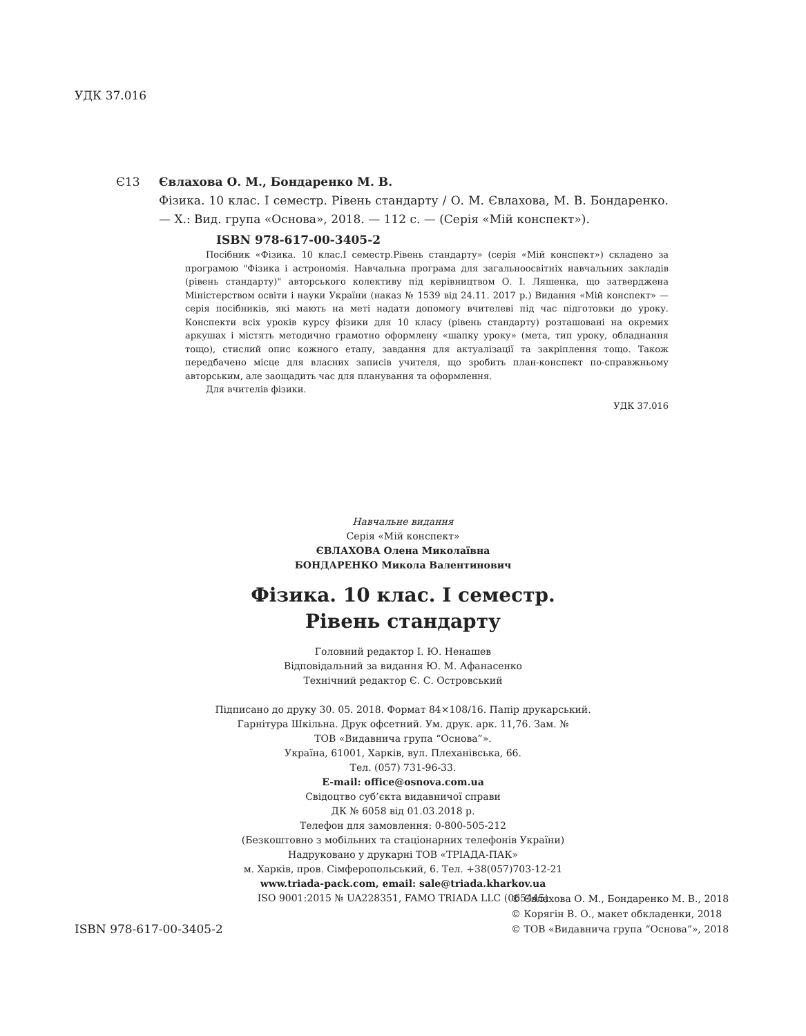УДК 37.016
Є13 Євлахова О. М., Бондаренко М. В.
Фізика. 10 клас. І семестр. Рівень стандарту / О. М. Євлахова, М. В. Бондаренко. — Х.: Вид. група «Основа», 2018. — 112 с. — (Серія «Мій конспект»).
ISBN 978-617-00-3405-2
Посібник «Фізика. 10 клас.І семестр.Рівень стандарту» (серія «Мій конспект») складено за програмою "Фізика і астрономія. Навчальна програма для загальноосвітніх навчальних закладів (рівень стандарту)" авторського колективу під керівництвом О. І. Ляшенка, що затверджена Міністерством освіти і науки України (наказ № 1539 від 24.11. 2017 р.) Видання «Мій конспект» — серія посібників, які мають на меті надати допомогу вчителеві під час підготовки до уроку. Конспекти всіх уроків курсу фізики для 10 класу (рівень стандарту) розташовані на окремих аркушах і містять методично грамотно оформлену «шапку уроку» (мета, тип уроку, обладнання тощо), стислий опис кожного етапу, завдання для актуалізації та закріплення тощо. Також передбачено місце для власних записів учителя, що зробить план-конспект по-справжньому авторським, але заощадить час для планування та оформлення.
Для вчителів фізики.
УДК 37.016
Навчальне видання
Серія «Мій конспект»
ЄВЛАХОВА Олена Миколаївна
БОНДАРЕНКО Микола Валентинович
Фізика. 10 клас. І семестр.
Рівень стандарту
Головний редактор І. Ю. Ненашев
Відповідальний за видання Ю. М. Афанасенко
Технічний редактор Є. С. Островський
Підписано до друку 30. 05. 2018. Формат 84×108/16. Папір друкарський.
Гарнітура Шкільна. Друк офсетний. Ум. друк. арк. 11,76. Зам. №
ТОВ «Видавнича група “Основа”».
Україна, 61001, Харків, вул. Плеханівська, 66.
Тел. (057) 731-96-33.
E-mail: office@osnova.com.ua
Свідоцтво суб’єкта видавничої справи
ДК № 6058 від 01.03.2018 р.
Телефон для замовлення: 0-800-505-212
(Безкоштовно з мобільних та стаціонарних телефонів України)
Надруковано у друкарні ТОВ «ТРІАДА-ПАК»
м. Харків, пров. Сімферопольський, 6. Тел. +38(057)703-12-21
www.triada-pack.com, email: sale@triada.kharkov.ua
ISO 9001:2015 № UA228351, FAMO TRIADA LLC (065445)
© Євлахова О. М., Бондаренко М. В., 2018
© Корягін В. О., макет обкладенки, 2018
© ТОВ «Видавнича група “Основа”», 2018
ISBN 978-617-00-3405-2